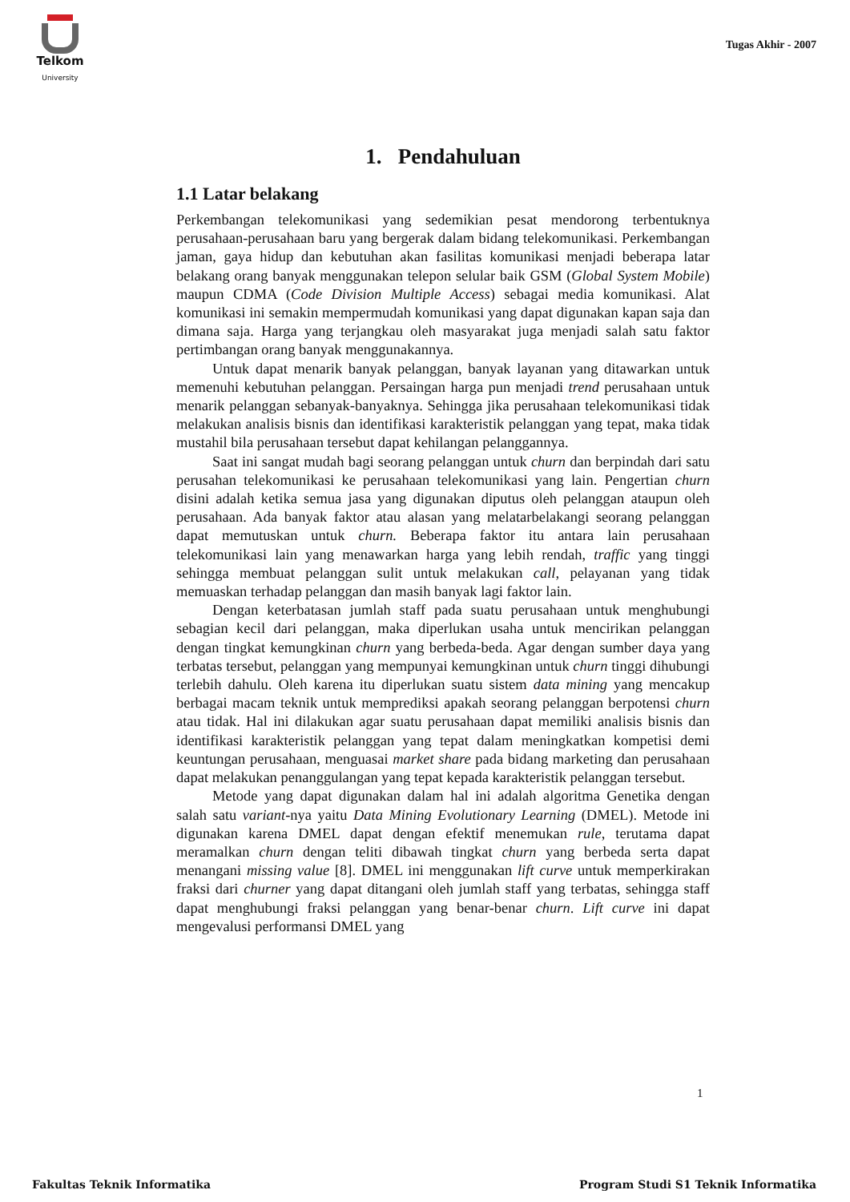Telkom
University
Tugas Akhir - 2007
1. Pendahuluan
1.1 Latar belakang
Perkembangan telekomunikasi yang sedemikian pesat mendorong terbentuknya perusahaan-perusahaan baru yang bergerak dalam bidang telekomunikasi. Perkembangan jaman, gaya hidup dan kebutuhan akan fasilitas komunikasi menjadi beberapa latar belakang orang banyak menggunakan telepon selular baik GSM (Global System Mobile) maupun CDMA (Code Division Multiple Access) sebagai media komunikasi. Alat komunikasi ini semakin mempermudah komunikasi yang dapat digunakan kapan saja dan dimana saja. Harga yang terjangkau oleh masyarakat juga menjadi salah satu faktor pertimbangan orang banyak menggunakannya.
Untuk dapat menarik banyak pelanggan, banyak layanan yang ditawarkan untuk memenuhi kebutuhan pelanggan. Persaingan harga pun menjadi trend perusahaan untuk menarik pelanggan sebanyak-banyaknya. Sehingga jika perusahaan telekomunikasi tidak melakukan analisis bisnis dan identifikasi karakteristik pelanggan yang tepat, maka tidak mustahil bila perusahaan tersebut dapat kehilangan pelanggannya.
Saat ini sangat mudah bagi seorang pelanggan untuk churn dan berpindah dari satu perusahan telekomunikasi ke perusahaan telekomunikasi yang lain. Pengertian churn disini adalah ketika semua jasa yang digunakan diputus oleh pelanggan ataupun oleh perusahaan. Ada banyak faktor atau alasan yang melatarbelakangi seorang pelanggan dapat memutuskan untuk churn. Beberapa faktor itu antara lain perusahaan telekomunikasi lain yang menawarkan harga yang lebih rendah, traffic yang tinggi sehingga membuat pelanggan sulit untuk melakukan call, pelayanan yang tidak memuaskan terhadap pelanggan dan masih banyak lagi faktor lain.
Dengan keterbatasan jumlah staff pada suatu perusahaan untuk menghubungi sebagian kecil dari pelanggan, maka diperlukan usaha untuk mencirikan pelanggan dengan tingkat kemungkinan churn yang berbeda-beda. Agar dengan sumber daya yang terbatas tersebut, pelanggan yang mempunyai kemungkinan untuk churn tinggi dihubungi terlebih dahulu. Oleh karena itu diperlukan suatu sistem data mining yang mencakup berbagai macam teknik untuk memprediksi apakah seorang pelanggan berpotensi churn atau tidak. Hal ini dilakukan agar suatu perusahaan dapat memiliki analisis bisnis dan identifikasi karakteristik pelanggan yang tepat dalam meningkatkan kompetisi demi keuntungan perusahaan, menguasai market share pada bidang marketing dan perusahaan dapat melakukan penanggulangan yang tepat kepada karakteristik pelanggan tersebut.
Metode yang dapat digunakan dalam hal ini adalah algoritma Genetika dengan salah satu variant-nya yaitu Data Mining Evolutionary Learning (DMEL). Metode ini digunakan karena DMEL dapat dengan efektif menemukan rule, terutama dapat meramalkan churn dengan teliti dibawah tingkat churn yang berbeda serta dapat menangani missing value [8]. DMEL ini menggunakan lift curve untuk memperkirakan fraksi dari churner yang dapat ditangani oleh jumlah staff yang terbatas, sehingga staff dapat menghubungi fraksi pelanggan yang benar-benar churn. Lift curve ini dapat mengevalusi performansi DMEL yang
1
Fakultas Teknik Informatika Program Studi S1 Teknik Informatika